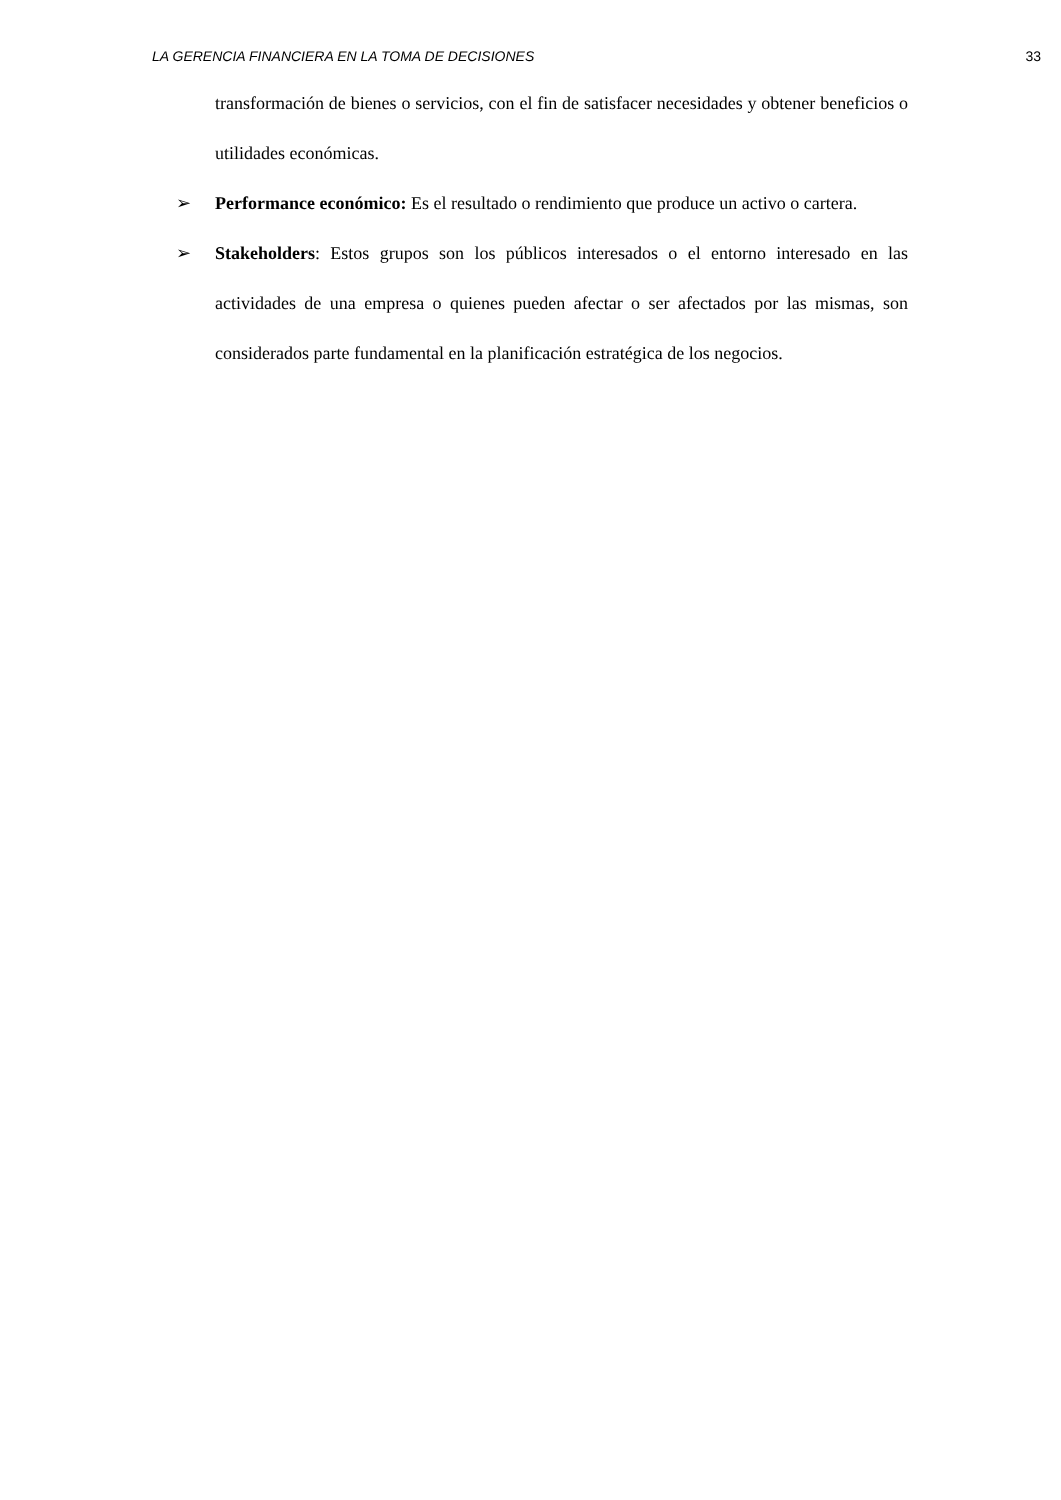LA GERENCIA FINANCIERA EN LA TOMA DE DECISIONES 33
transformación de bienes o servicios, con el fin de satisfacer necesidades y obtener beneficios o utilidades económicas.
➢ Performance económico: Es el resultado o rendimiento que produce un activo o cartera.
➢ Stakeholders: Estos grupos son los públicos interesados o el entorno interesado en las actividades de una empresa o quienes pueden afectar o ser afectados por las mismas, son considerados parte fundamental en la planificación estratégica de los negocios.